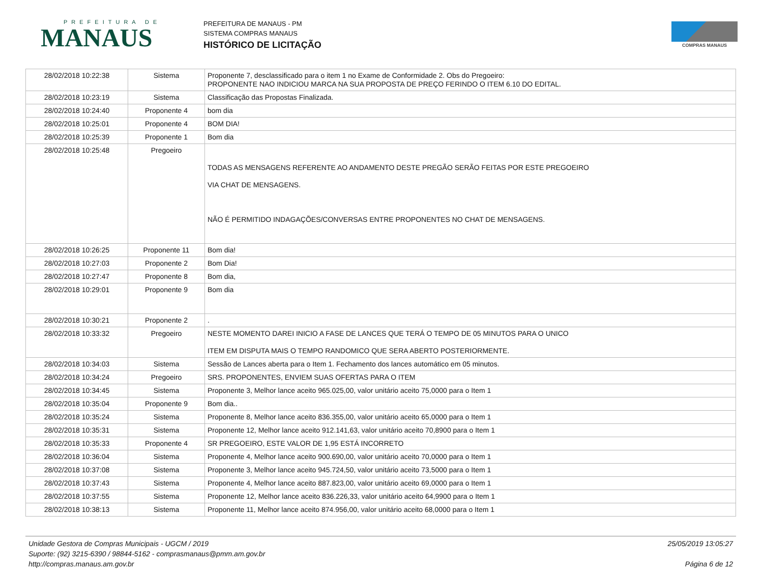PREFEITURA DE
MANAUS
PREFEITURA DE MANAUS - PM
SISTEMA COMPRAS MANAUS
HISTÓRICO DE LICITAÇÃO
COMPRAS MANAUS
| 28/02/2018 10:22:38 | Sistema | Proponente 7, desclassificado para o item 1 no Exame de Conformidade 2. Obs do Pregoeiro: PROPONENTE NAO INDICIOU MARCA NA SUA PROPOSTA DE PREÇO FERINDO O ITEM 6.10 DO EDITAL. |
| 28/02/2018 10:23:19 | Sistema | Classificação das Propostas Finalizada. |
| 28/02/2018 10:24:40 | Proponente 4 | bom dia |
| 28/02/2018 10:25:01 | Proponente 4 | BOM DIA! |
| 28/02/2018 10:25:39 | Proponente 1 | Bom dia |
| 28/02/2018 10:25:48 | Pregoeiro | TODAS AS MENSAGENS REFERENTE AO ANDAMENTO DESTE PREGÃO SERÃO FEITAS POR ESTE PREGOEIRO VIA CHAT DE MENSAGENS. NÃO É PERMITIDO INDAGAÇÕES/CONVERSAS ENTRE PROPONENTES NO CHAT DE MENSAGENS. |
| 28/02/2018 10:26:25 | Proponente 11 | Bom dia! |
| 28/02/2018 10:27:03 | Proponente 2 | Bom Dia! |
| 28/02/2018 10:27:47 | Proponente 8 | Bom dia, |
| 28/02/2018 10:29:01 | Proponente 9 | Bom dia |
| 28/02/2018 10:30:21 | Proponente 2 | . |
| 28/02/2018 10:33:32 | Pregoeiro | NESTE MOMENTO DAREI INICIO A FASE DE LANCES QUE TERÁ O TEMPO DE 05 MINUTOS PARA O UNICO ITEM EM DISPUTA MAIS O TEMPO RANDOMICO QUE SERA ABERTO POSTERIORMENTE. |
| 28/02/2018 10:34:03 | Sistema | Sessão de Lances aberta para o Item 1. Fechamento dos lances automático em 05 minutos. |
| 28/02/2018 10:34:24 | Pregoeiro | SRS. PROPONENTES, ENVIEM SUAS OFERTAS PARA O ITEM |
| 28/02/2018 10:34:45 | Sistema | Proponente 3, Melhor lance aceito 965.025,00, valor unitário aceito 75,0000 para o Item 1 |
| 28/02/2018 10:35:04 | Proponente 9 | Bom dia.. |
| 28/02/2018 10:35:24 | Sistema | Proponente 8, Melhor lance aceito 836.355,00, valor unitário aceito 65,0000 para o Item 1 |
| 28/02/2018 10:35:31 | Sistema | Proponente 12, Melhor lance aceito 912.141,63, valor unitário aceito 70,8900 para o Item 1 |
| 28/02/2018 10:35:33 | Proponente 4 | SR PREGOEIRO, ESTE VALOR DE 1,95 ESTÁ INCORRETO |
| 28/02/2018 10:36:04 | Sistema | Proponente 4, Melhor lance aceito 900.690,00, valor unitário aceito 70,0000 para o Item 1 |
| 28/02/2018 10:37:08 | Sistema | Proponente 3, Melhor lance aceito 945.724,50, valor unitário aceito 73,5000 para o Item 1 |
| 28/02/2018 10:37:43 | Sistema | Proponente 4, Melhor lance aceito 887.823,00, valor unitário aceito 69,0000 para o Item 1 |
| 28/02/2018 10:37:55 | Sistema | Proponente 12, Melhor lance aceito 836.226,33, valor unitário aceito 64,9900 para o Item 1 |
| 28/02/2018 10:38:13 | Sistema | Proponente 11, Melhor lance aceito 874.956,00, valor unitário aceito 68,0000 para o Item 1 |
Unidade Gestora de Compras Municipais - UGCM / 2019
Suporte: (92) 3215-6390 / 98844-5162 - comprasmanaus@pmm.am.gov.br
http://compras.manaus.am.gov.br
25/05/2019 13:05:27
Página 6 de 12